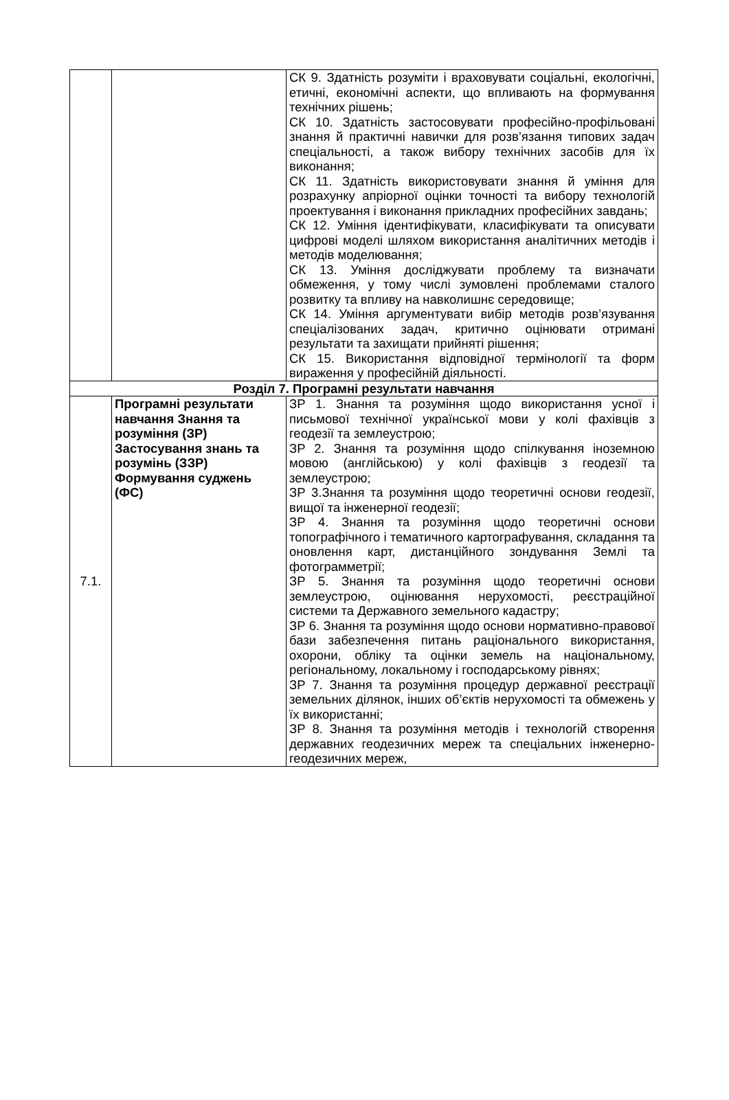| | | СК 9. Здатність розуміти і враховувати соціальні, екологічні, етичні, економічні аспекти, що впливають на формування технічних рішень; СК 10. Здатність застосовувати професійно-профільовані знання й практичні навички для розв’язання типових задач спеціальності, а також вибору технічних засобів для їх виконання; СК 11. Здатність використовувати знання й уміння для розрахунку апріорної оцінки точності та вибору технологій проектування і виконання прикладних професійних завдань; СК 12. Уміння ідентифікувати, класифікувати та описувати цифрові моделі шляхом використання аналітичних методів і методів моделювання; СК 13. Уміння досліджувати проблему та визначати обмеження, у тому числі зумовлені проблемами сталого розвитку та впливу на навколишнє середовище; СК 14. Уміння аргументувати вибір методів розв’язування спеціалізованих задач, критично оцінювати отримані результати та захищати прийняті рішення; СК 15. Використання відповідної термінології та форм вираження у професійній діяльності. |
| Розділ 7. Програмні результати навчання | | |
| 7.1. | Програмні результати навчання Знання та розуміння (ЗР) Застосування знань та розумінь (ЗЗР) Формування суджень (ФС) | ЗР 1. Знання та розуміння щодо використання усної і письмової технічної української мови у колі фахівців з геодезії та землеустрою; ЗР 2. Знання та розуміння щодо спілкування іноземною мовою (англійською) у колі фахівців з геодезії та землеустрою; ЗР 3.Знання та розуміння щодо теоретичні основи геодезії, вищої та інженерної геодезії; ЗР 4. Знання та розуміння щодо теоретичні основи топографічного і тематичного картографування, складання та оновлення карт, дистанційного зондування Землі та фотограмметрії; ЗР 5. Знання та розуміння щодо теоретичні основи землеустрою, оцінювання нерухомості, реєстраційної системи та Державного земельного кадастру; ЗР 6. Знання та розуміння щодо основи нормативно-правової бази забезпечення питань раціонального використання, охорони, обліку та оцінки земель на національному, регіональному, локальному і господарському рівнях; ЗР 7. Знання та розуміння процедур державної реєстрації земельних ділянок, інших об’єктів нерухомості та обмежень у їх використанні; ЗР 8. Знання та розуміння методів і технологій створення державних геодезичних мереж та спеціальних інженерно-геодезичних мереж, |